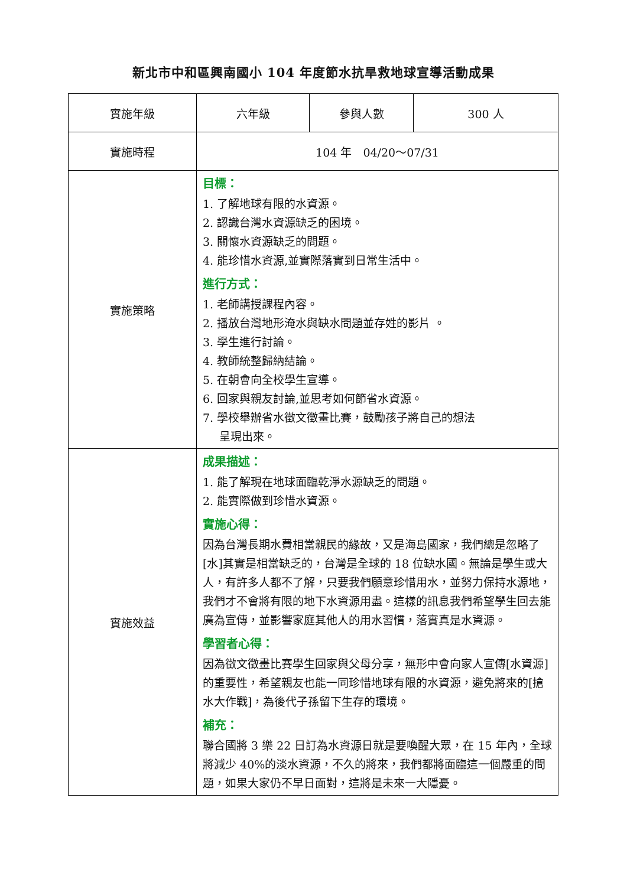新北市中和區興南國小 104 年度節水抗旱救地球宣導活動成果
| 實施年級 | 六年級 | 參與人數 | 300 人 |
| 實施時程 | 104 年 04/20～07/31 | | |
| 實施策略 | 目標： 1. 了解地球有限的水資源。 2. 認識台灣水資源缺乏的困境。 3. 關懷水資源缺乏的問題。 4. 能珍惜水資源,並實際落實到日常生活中。 進行方式： 1. 老師講授課程內容。 2. 播放台灣地形淹水與缺水問題並存姓的影片 。 3. 學生進行討論。 4. 教師統整歸納結論。 5. 在朝會向全校學生宣導。 6. 回家與親友討論,並思考如何節省水資源。 7. 學校舉辦省水徵文徵畫比賽，鼓勵孩子將自己的想法 呈現出來。 | | |
| 實施效益 | 成果描述： 1. 能了解現在地球面臨乾淨水源缺乏的問題。 2. 能實際做到珍惜水資源。 實施心得： 因為台灣長期水費相當親民的緣故，又是海島國家，我們總是忽略了[水]其實是相當缺乏的，台灣是全球的 18 位缺水國。無論是學生或大人，有許多人都不了解，只要我們願意珍惜用水，並努力保持水源地，我們才不會將有限的地下水資源用盡。這樣的訊息我們希望學生回去能廣為宣傳，並影響家庭其他人的用水習慣，落實真是水資源。 學習者心得： 因為徵文徵畫比賽學生回家與父母分享，無形中會向家人宣傳[水資源]的重要性，希望親友也能一同珍惜地球有限的水資源，避免將來的[搶水大作戰]，為後代子孫留下生存的環境。 補充： 聯合國將 3 樂 22 日訂為水資源日就是要喚醒大眾，在 15 年內，全球將減少 40%的淡水資源，不久的將來，我們都將面臨這一個嚴重的問題，如果大家仍不早日面對，這將是未來一大隱憂。 | | |